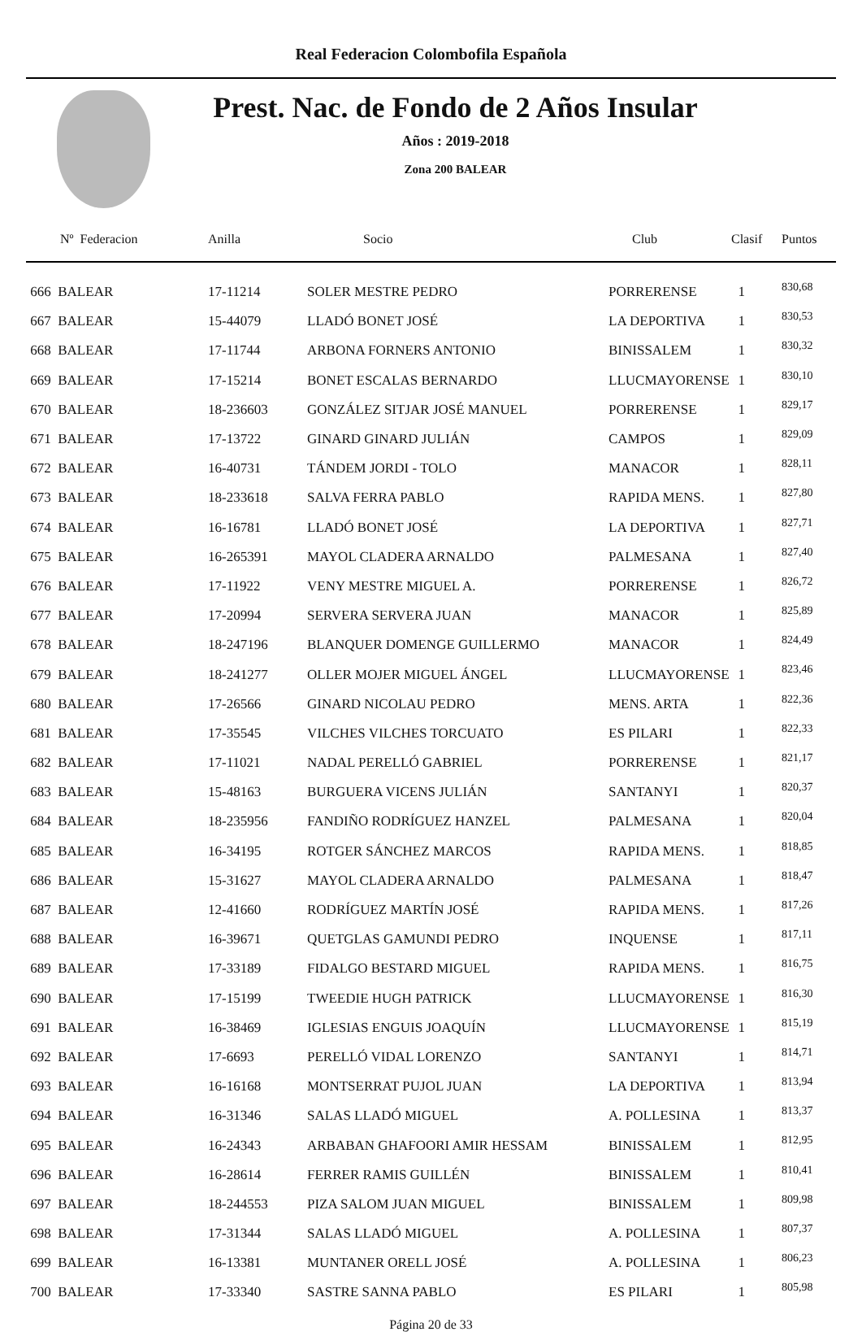Real Federacion Colombofila Española
Prest. Nac. de Fondo de 2 Años Insular
Años : 2019-2018
Zona 200 BALEAR
| Nº Federacion | Anilla | Socio | Club | Clasif | Puntos |
| --- | --- | --- | --- | --- | --- |
| 666 BALEAR | 17-11214 | SOLER MESTRE PEDRO | PORRERENSE | 1 | 830,68 |
| 667 BALEAR | 15-44079 | LLADÓ BONET JOSÉ | LA DEPORTIVA | 1 | 830,53 |
| 668 BALEAR | 17-11744 | ARBONA FORNERS ANTONIO | BINISSALEM | 1 | 830,32 |
| 669 BALEAR | 17-15214 | BONET ESCALAS BERNARDO | LLUCMAYORENSE | 1 | 830,10 |
| 670 BALEAR | 18-236603 | GONZÁLEZ SITJAR JOSÉ MANUEL | PORRERENSE | 1 | 829,17 |
| 671 BALEAR | 17-13722 | GINARD GINARD JULIÁN | CAMPOS | 1 | 829,09 |
| 672 BALEAR | 16-40731 | TÁNDEM JORDI - TOLO | MANACOR | 1 | 828,11 |
| 673 BALEAR | 18-233618 | SALVA FERRA PABLO | RAPIDA MENS. | 1 | 827,80 |
| 674 BALEAR | 16-16781 | LLADÓ BONET JOSÉ | LA DEPORTIVA | 1 | 827,71 |
| 675 BALEAR | 16-265391 | MAYOL CLADERA ARNALDO | PALMESANA | 1 | 827,40 |
| 676 BALEAR | 17-11922 | VENY MESTRE MIGUEL A. | PORRERENSE | 1 | 826,72 |
| 677 BALEAR | 17-20994 | SERVERA SERVERA JUAN | MANACOR | 1 | 825,89 |
| 678 BALEAR | 18-247196 | BLANQUER DOMENGE GUILLERMO | MANACOR | 1 | 824,49 |
| 679 BALEAR | 18-241277 | OLLER MOJER MIGUEL ÁNGEL | LLUCMAYORENSE | 1 | 823,46 |
| 680 BALEAR | 17-26566 | GINARD NICOLAU PEDRO | MENS. ARTA | 1 | 822,36 |
| 681 BALEAR | 17-35545 | VILCHES VILCHES TORCUATO | ES PILARI | 1 | 822,33 |
| 682 BALEAR | 17-11021 | NADAL PERELLÓ GABRIEL | PORRERENSE | 1 | 821,17 |
| 683 BALEAR | 15-48163 | BURGUERA VICENS JULIÁN | SANTANYI | 1 | 820,37 |
| 684 BALEAR | 18-235956 | FANDIÑO RODRÍGUEZ HANZEL | PALMESANA | 1 | 820,04 |
| 685 BALEAR | 16-34195 | ROTGER SÁNCHEZ MARCOS | RAPIDA MENS. | 1 | 818,85 |
| 686 BALEAR | 15-31627 | MAYOL CLADERA ARNALDO | PALMESANA | 1 | 818,47 |
| 687 BALEAR | 12-41660 | RODRÍGUEZ MARTÍN JOSÉ | RAPIDA MENS. | 1 | 817,26 |
| 688 BALEAR | 16-39671 | QUETGLAS GAMUNDI PEDRO | INQUENSE | 1 | 817,11 |
| 689 BALEAR | 17-33189 | FIDALGO BESTARD MIGUEL | RAPIDA MENS. | 1 | 816,75 |
| 690 BALEAR | 17-15199 | TWEEDIE HUGH PATRICK | LLUCMAYORENSE | 1 | 816,30 |
| 691 BALEAR | 16-38469 | IGLESIAS ENGUIS JOAQUÍN | LLUCMAYORENSE | 1 | 815,19 |
| 692 BALEAR | 17-6693 | PERELLÓ VIDAL LORENZO | SANTANYI | 1 | 814,71 |
| 693 BALEAR | 16-16168 | MONTSERRAT PUJOL JUAN | LA DEPORTIVA | 1 | 813,94 |
| 694 BALEAR | 16-31346 | SALAS LLADÓ MIGUEL | A. POLLESINA | 1 | 813,37 |
| 695 BALEAR | 16-24343 | ARBABAN GHAFOORI AMIR HESSAM | BINISSALEM | 1 | 812,95 |
| 696 BALEAR | 16-28614 | FERRER RAMIS GUILLÉN | BINISSALEM | 1 | 810,41 |
| 697 BALEAR | 18-244553 | PIZA SALOM JUAN MIGUEL | BINISSALEM | 1 | 809,98 |
| 698 BALEAR | 17-31344 | SALAS LLADÓ MIGUEL | A. POLLESINA | 1 | 807,37 |
| 699 BALEAR | 16-13381 | MUNTANER ORELL JOSÉ | A. POLLESINA | 1 | 806,23 |
| 700 BALEAR | 17-33340 | SASTRE SANNA PABLO | ES PILARI | 1 | 805,98 |
Página 20 de 33